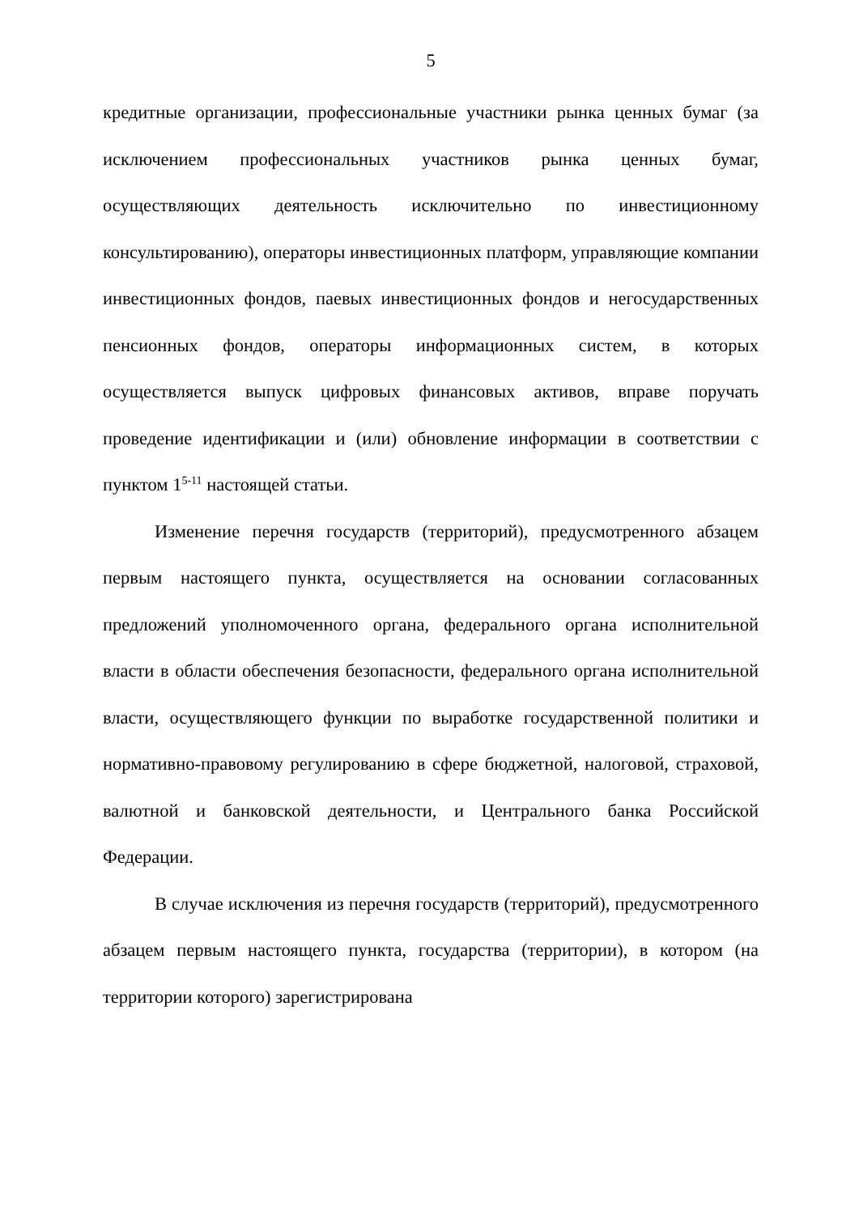5
кредитные организации, профессиональные участники рынка ценных бумаг (за исключением профессиональных участников рынка ценных бумаг, осуществляющих деятельность исключительно по инвестиционному консультированию), операторы инвестиционных платформ, управляющие компании инвестиционных фондов, паевых инвестиционных фондов и негосударственных пенсионных фондов, операторы информационных систем, в которых осуществляется выпуск цифровых финансовых активов, вправе поручать проведение идентификации и (или) обновление информации в соответствии с пунктом 1<sup>5-11</sup> настоящей статьи.
Изменение перечня государств (территорий), предусмотренного абзацем первым настоящего пункта, осуществляется на основании согласованных предложений уполномоченного органа, федерального органа исполнительной власти в области обеспечения безопасности, федерального органа исполнительной власти, осуществляющего функции по выработке государственной политики и нормативно-правовому регулированию в сфере бюджетной, налоговой, страховой, валютной и банковской деятельности, и Центрального банка Российской Федерации.
В случае исключения из перечня государств (территорий), предусмотренного абзацем первым настоящего пункта, государства (территории), в котором (на территории которого) зарегистрирована